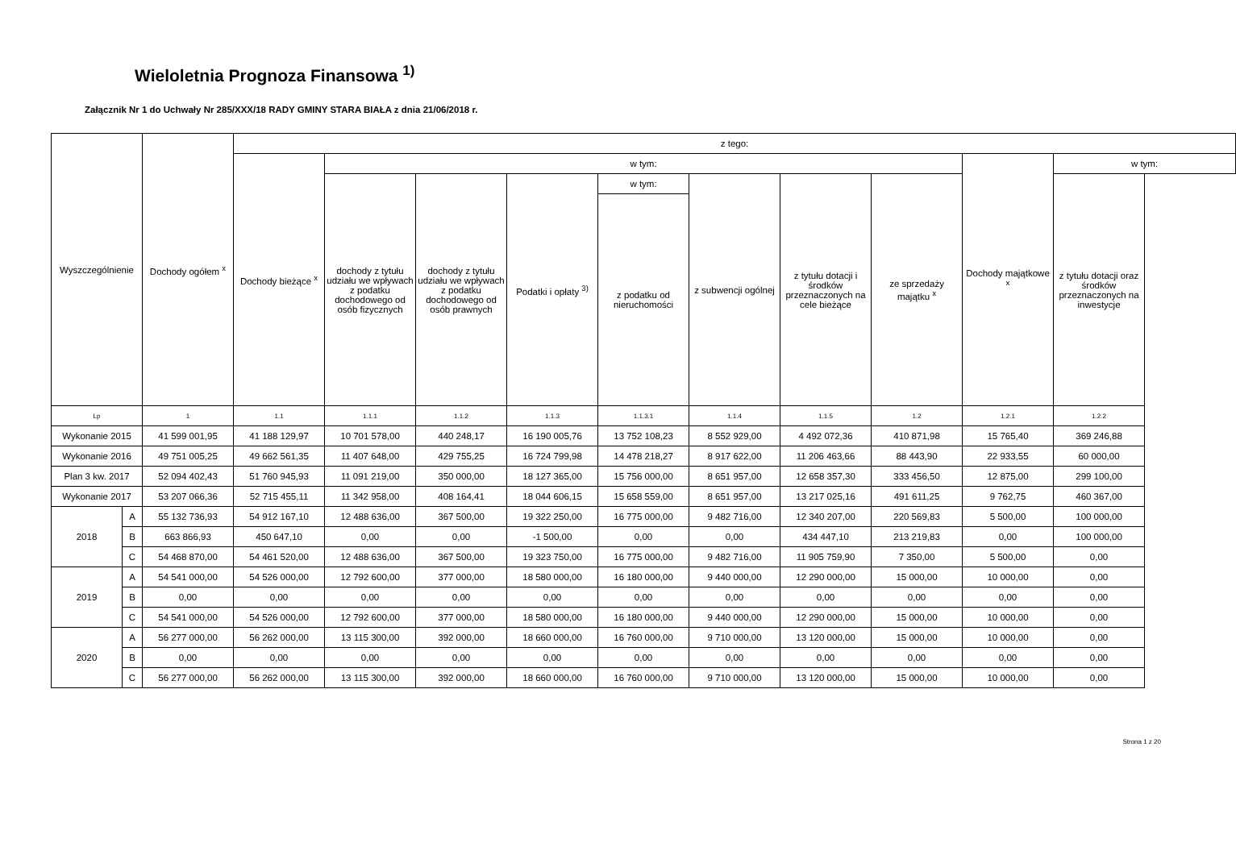Wieloletnia Prognoza Finansowa <sup>1)</sup>
Załącznik Nr 1 do Uchwały Nr 285/XXX/18 RADY GMINY STARA BIAŁA z dnia 21/06/2018 r.
| Wyszczególnienie | | Dochody ogółem <sup>x</sup> | z tego: | | | | | | | | | |
| --- | --- | --- | --- | --- | --- | --- | --- | --- | --- | --- | --- | --- |
| | | | Dochody bieżące <sup>x</sup> | w tym: | | | | | | | Dochody majątkowe <sup>x</sup> | w tym: |
| | | | | dochody z tytułu udziału we wpływach z podatku dochodowego od osób fizycznych | dochody z tytułu udziału we wpływach z podatku dochodowego od osób prawnych | Podatki i opłaty <sup>3)</sup> | w tym: | z subwencji ogólnej | z tytułu dotacji i środków przeznaczonych na cele bieżące | ze sprzedaży majątku <sup>x</sup> | | z tytułu dotacji oraz środków przeznaczonych na inwestycje |
| | | | | | | | z podatku od nieruchomości | | | | | |
| Lp | | 1 | 1.1 | 1.1.1 | 1.1.2 | 1.1.3 | 1.1.3.1 | 1.1.4 | 1.1.5 | 1.2 | 1.2.1 | 1.2.2 |
| Wykonanie 2015 | | 41 599 001,95 | 41 188 129,97 | 10 701 578,00 | 440 248,17 | 16 190 005,76 | 13 752 108,23 | 8 552 929,00 | 4 492 072,36 | 410 871,98 | 15 765,40 | 369 246,88 |
| Wykonanie 2016 | | 49 751 005,25 | 49 662 561,35 | 11 407 648,00 | 429 755,25 | 16 724 799,98 | 14 478 218,27 | 8 917 622,00 | 11 206 463,66 | 88 443,90 | 22 933,55 | 60 000,00 |
| Plan 3 kw. 2017 | | 52 094 402,43 | 51 760 945,93 | 11 091 219,00 | 350 000,00 | 18 127 365,00 | 15 756 000,00 | 8 651 957,00 | 12 658 357,30 | 333 456,50 | 12 875,00 | 299 100,00 |
| Wykonanie 2017 | | 53 207 066,36 | 52 715 455,11 | 11 342 958,00 | 408 164,41 | 18 044 606,15 | 15 658 559,00 | 8 651 957,00 | 13 217 025,16 | 491 611,25 | 9 762,75 | 460 367,00 |
| 2018 | A | 55 132 736,93 | 54 912 167,10 | 12 488 636,00 | 367 500,00 | 19 322 250,00 | 16 775 000,00 | 9 482 716,00 | 12 340 207,00 | 220 569,83 | 5 500,00 | 100 000,00 |
| | B | 663 866,93 | 450 647,10 | 0,00 | 0,00 | -1 500,00 | 0,00 | 0,00 | 434 447,10 | 213 219,83 | 0,00 | 100 000,00 |
| | C | 54 468 870,00 | 54 461 520,00 | 12 488 636,00 | 367 500,00 | 19 323 750,00 | 16 775 000,00 | 9 482 716,00 | 11 905 759,90 | 7 350,00 | 5 500,00 | 0,00 |
| 2019 | A | 54 541 000,00 | 54 526 000,00 | 12 792 600,00 | 377 000,00 | 18 580 000,00 | 16 180 000,00 | 9 440 000,00 | 12 290 000,00 | 15 000,00 | 10 000,00 | 0,00 |
| | B | 0,00 | 0,00 | 0,00 | 0,00 | 0,00 | 0,00 | 0,00 | 0,00 | 0,00 | 0,00 | 0,00 |
| | C | 54 541 000,00 | 54 526 000,00 | 12 792 600,00 | 377 000,00 | 18 580 000,00 | 16 180 000,00 | 9 440 000,00 | 12 290 000,00 | 15 000,00 | 10 000,00 | 0,00 |
| 2020 | A | 56 277 000,00 | 56 262 000,00 | 13 115 300,00 | 392 000,00 | 18 660 000,00 | 16 760 000,00 | 9 710 000,00 | 13 120 000,00 | 15 000,00 | 10 000,00 | 0,00 |
| | B | 0,00 | 0,00 | 0,00 | 0,00 | 0,00 | 0,00 | 0,00 | 0,00 | 0,00 | 0,00 | 0,00 |
| | C | 56 277 000,00 | 56 262 000,00 | 13 115 300,00 | 392 000,00 | 18 660 000,00 | 16 760 000,00 | 9 710 000,00 | 13 120 000,00 | 15 000,00 | 10 000,00 | 0,00 |
Strona 1 z 20